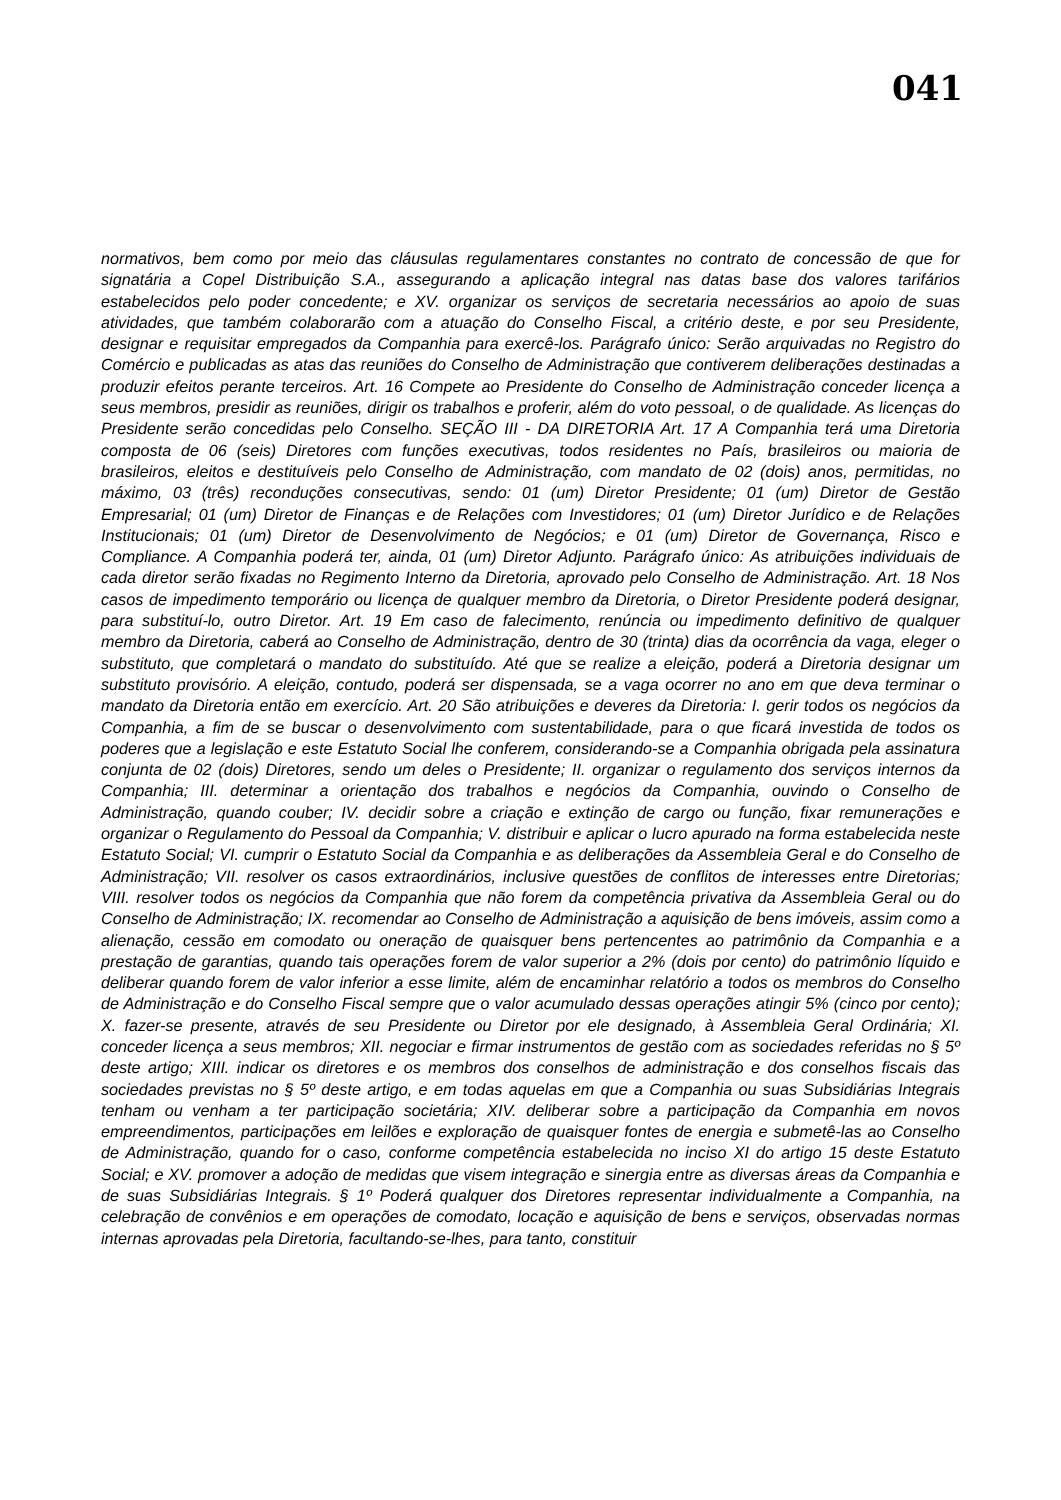041
normativos, bem como por meio das cláusulas regulamentares constantes no contrato de concessão de que for signatária a Copel Distribuição S.A., assegurando a aplicação integral nas datas base dos valores tarifários estabelecidos pelo poder concedente; e XV. organizar os serviços de secretaria necessários ao apoio de suas atividades, que também colaborarão com a atuação do Conselho Fiscal, a critério deste, e por seu Presidente, designar e requisitar empregados da Companhia para exercê-los. Parágrafo único: Serão arquivadas no Registro do Comércio e publicadas as atas das reuniões do Conselho de Administração que contiverem deliberações destinadas a produzir efeitos perante terceiros. Art. 16 Compete ao Presidente do Conselho de Administração conceder licença a seus membros, presidir as reuniões, dirigir os trabalhos e proferir, além do voto pessoal, o de qualidade. As licenças do Presidente serão concedidas pelo Conselho. SEÇÃO III - DA DIRETORIA Art. 17 A Companhia terá uma Diretoria composta de 06 (seis) Diretores com funções executivas, todos residentes no País, brasileiros ou maioria de brasileiros, eleitos e destituíveis pelo Conselho de Administração, com mandato de 02 (dois) anos, permitidas, no máximo, 03 (três) reconduções consecutivas, sendo: 01 (um) Diretor Presidente; 01 (um) Diretor de Gestão Empresarial; 01 (um) Diretor de Finanças e de Relações com Investidores; 01 (um) Diretor Jurídico e de Relações Institucionais; 01 (um) Diretor de Desenvolvimento de Negócios; e 01 (um) Diretor de Governança, Risco e Compliance. A Companhia poderá ter, ainda, 01 (um) Diretor Adjunto. Parágrafo único: As atribuições individuais de cada diretor serão fixadas no Regimento Interno da Diretoria, aprovado pelo Conselho de Administração. Art. 18 Nos casos de impedimento temporário ou licença de qualquer membro da Diretoria, o Diretor Presidente poderá designar, para substituí-lo, outro Diretor. Art. 19 Em caso de falecimento, renúncia ou impedimento definitivo de qualquer membro da Diretoria, caberá ao Conselho de Administração, dentro de 30 (trinta) dias da ocorrência da vaga, eleger o substituto, que completará o mandato do substituído. Até que se realize a eleição, poderá a Diretoria designar um substituto provisório. A eleição, contudo, poderá ser dispensada, se a vaga ocorrer no ano em que deva terminar o mandato da Diretoria então em exercício. Art. 20 São atribuições e deveres da Diretoria: I. gerir todos os negócios da Companhia, a fim de se buscar o desenvolvimento com sustentabilidade, para o que ficará investida de todos os poderes que a legislação e este Estatuto Social lhe conferem, considerando-se a Companhia obrigada pela assinatura conjunta de 02 (dois) Diretores, sendo um deles o Presidente; II. organizar o regulamento dos serviços internos da Companhia; III. determinar a orientação dos trabalhos e negócios da Companhia, ouvindo o Conselho de Administração, quando couber; IV. decidir sobre a criação e extinção de cargo ou função, fixar remunerações e organizar o Regulamento do Pessoal da Companhia; V. distribuir e aplicar o lucro apurado na forma estabelecida neste Estatuto Social; VI. cumprir o Estatuto Social da Companhia e as deliberações da Assembleia Geral e do Conselho de Administração; VII. resolver os casos extraordinários, inclusive questões de conflitos de interesses entre Diretorias; VIII. resolver todos os negócios da Companhia que não forem da competência privativa da Assembleia Geral ou do Conselho de Administração; IX. recomendar ao Conselho de Administração a aquisição de bens imóveis, assim como a alienação, cessão em comodato ou oneração de quaisquer bens pertencentes ao patrimônio da Companhia e a prestação de garantias, quando tais operações forem de valor superior a 2% (dois por cento) do patrimônio líquido e deliberar quando forem de valor inferior a esse limite, além de encaminhar relatório a todos os membros do Conselho de Administração e do Conselho Fiscal sempre que o valor acumulado dessas operações atingir 5% (cinco por cento); X. fazer-se presente, através de seu Presidente ou Diretor por ele designado, à Assembleia Geral Ordinária; XI. conceder licença a seus membros; XII. negociar e firmar instrumentos de gestão com as sociedades referidas no § 5º deste artigo; XIII. indicar os diretores e os membros dos conselhos de administração e dos conselhos fiscais das sociedades previstas no § 5º deste artigo, e em todas aquelas em que a Companhia ou suas Subsidiárias Integrais tenham ou venham a ter participação societária; XIV. deliberar sobre a participação da Companhia em novos empreendimentos, participações em leilões e exploração de quaisquer fontes de energia e submetê-las ao Conselho de Administração, quando for o caso, conforme competência estabelecida no inciso XI do artigo 15 deste Estatuto Social; e XV. promover a adoção de medidas que visem integração e sinergia entre as diversas áreas da Companhia e de suas Subsidiárias Integrais. § 1º Poderá qualquer dos Diretores representar individualmente a Companhia, na celebração de convênios e em operações de comodato, locação e aquisição de bens e serviços, observadas normas internas aprovadas pela Diretoria, facultando-se-lhes, para tanto, constituir